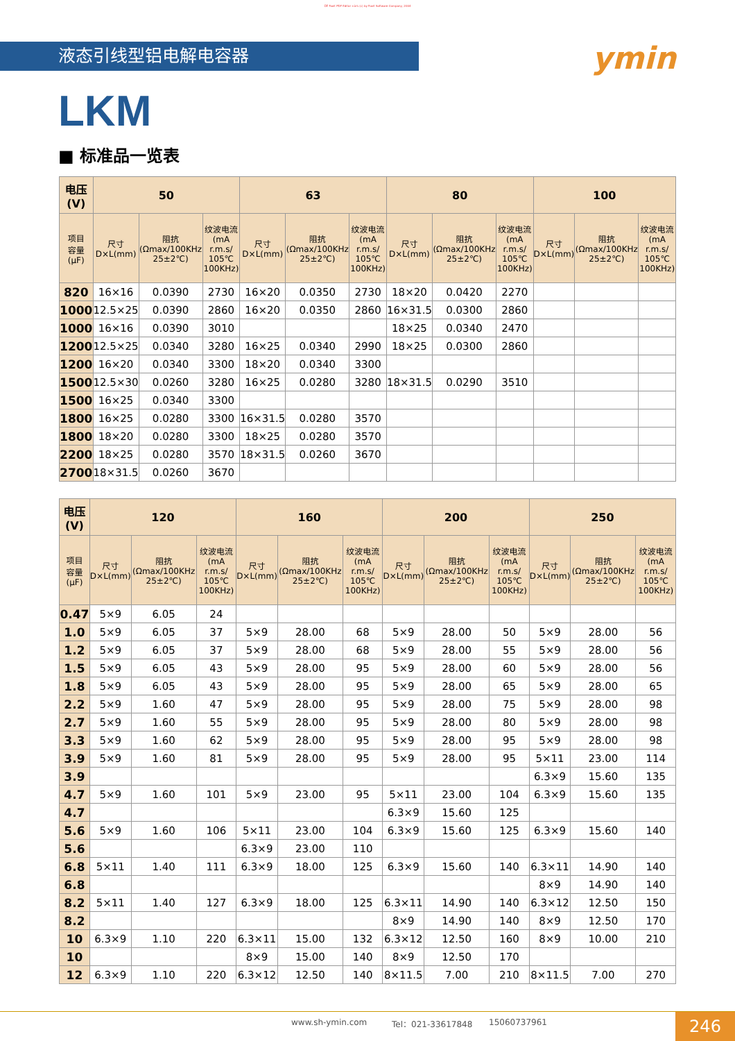ÕÊ Foxit PDF Editor ±à¼­ (c) by Foxit Software Company, 2004
液态引线型铝电解电容器
ymin
LKM
■ 标准品一览表
| 电压(V) | 50 | | | 63 | | | 80 | | | 100 | | |
| --- | --- | --- | --- | --- | --- | --- | --- | --- | --- | --- | --- | --- |
| 项目 容量 (μF) | 尺寸 D×L(mm) | 阻抗 (Ωmax/100KHz 25±2℃) | 纹波电流 (mA r.m.s/ 105℃ 100KHz) | 尺寸 D×L(mm) | 阻抗 (Ωmax/100KHz 25±2℃) | 纹波电流 (mA r.m.s/ 105℃ 100KHz) | 尺寸 D×L(mm) | 阻抗 (Ωmax/100KHz 25±2℃) | 纹波电流 (mA r.m.s/ 105℃ 100KHz) | 尺寸 D×L(mm) | 阻抗 (Ωmax/100KHz 25±2℃) | 纹波电流 (mA r.m.s/ 105℃ 100KHz) |
| 820 | 16×16 | 0.0390 | 2730 | 16×20 | 0.0350 | 2730 | 18×20 | 0.0420 | 2270 | | | |
| 1000 | 12.5×25 | 0.0390 | 2860 | 16×20 | 0.0350 | 2860 | 16×31.5 | 0.0300 | 2860 | | | |
| 1000 | 16×16 | 0.0390 | 3010 | | | | 18×25 | 0.0340 | 2470 | | | |
| 1200 | 12.5×25 | 0.0340 | 3280 | 16×25 | 0.0340 | 2990 | 18×25 | 0.0300 | 2860 | | | |
| 1200 | 16×20 | 0.0340 | 3300 | 18×20 | 0.0340 | 3300 | | | | | | |
| 1500 | 12.5×30 | 0.0260 | 3280 | 16×25 | 0.0280 | 3280 | 18×31.5 | 0.0290 | 3510 | | | |
| 1500 | 16×25 | 0.0340 | 3300 | | | | | | | | | |
| 1800 | 16×25 | 0.0280 | 3300 | 16×31.5 | 0.0280 | 3570 | | | | | | |
| 1800 | 18×20 | 0.0280 | 3300 | 18×25 | 0.0280 | 3570 | | | | | | |
| 2200 | 18×25 | 0.0280 | 3570 | 18×31.5 | 0.0260 | 3670 | | | | | | |
| 2700 | 18×31.5 | 0.0260 | 3670 | | | | | | | | | |
| 电压(V) | 120 | | | 160 | | | 200 | | | 250 | | |
| --- | --- | --- | --- | --- | --- | --- | --- | --- | --- | --- | --- | --- |
| 项目 容量 (μF) | 尺寸 D×L(mm) | 阻抗 (Ωmax/100KHz 25±2℃) | 纹波电流 (mA r.m.s/ 105℃ 100KHz) | 尺寸 D×L(mm) | 阻抗 (Ωmax/100KHz 25±2℃) | 纹波电流 (mA r.m.s/ 105℃ 100KHz) | 尺寸 D×L(mm) | 阻抗 (Ωmax/100KHz 25±2℃) | 纹波电流 (mA r.m.s/ 105℃ 100KHz) | 尺寸 D×L(mm) | 阻抗 (Ωmax/100KHz 25±2℃) | 纹波电流 (mA r.m.s/ 105℃ 100KHz) |
| 0.47 | 5×9 | 6.05 | 24 | | | | | | | | | |
| 1.0 | 5×9 | 6.05 | 37 | 5×9 | 28.00 | 68 | 5×9 | 28.00 | 50 | 5×9 | 28.00 | 56 |
| 1.2 | 5×9 | 6.05 | 37 | 5×9 | 28.00 | 68 | 5×9 | 28.00 | 55 | 5×9 | 28.00 | 56 |
| 1.5 | 5×9 | 6.05 | 43 | 5×9 | 28.00 | 95 | 5×9 | 28.00 | 60 | 5×9 | 28.00 | 56 |
| 1.8 | 5×9 | 6.05 | 43 | 5×9 | 28.00 | 95 | 5×9 | 28.00 | 65 | 5×9 | 28.00 | 65 |
| 2.2 | 5×9 | 1.60 | 47 | 5×9 | 28.00 | 95 | 5×9 | 28.00 | 75 | 5×9 | 28.00 | 98 |
| 2.7 | 5×9 | 1.60 | 55 | 5×9 | 28.00 | 95 | 5×9 | 28.00 | 80 | 5×9 | 28.00 | 98 |
| 3.3 | 5×9 | 1.60 | 62 | 5×9 | 28.00 | 95 | 5×9 | 28.00 | 95 | 5×9 | 28.00 | 98 |
| 3.9 | 5×9 | 1.60 | 81 | 5×9 | 28.00 | 95 | 5×9 | 28.00 | 95 | 5×11 | 23.00 | 114 |
| 3.9 | | | | | | | | | | 6.3×9 | 15.60 | 135 |
| 4.7 | 5×9 | 1.60 | 101 | 5×9 | 23.00 | 95 | 5×11 | 23.00 | 104 | 6.3×9 | 15.60 | 135 |
| 4.7 | | | | | | | 6.3×9 | 15.60 | 125 | | | |
| 5.6 | 5×9 | 1.60 | 106 | 5×11 | 23.00 | 104 | 6.3×9 | 15.60 | 125 | 6.3×9 | 15.60 | 140 |
| 5.6 | | | | 6.3×9 | 23.00 | 110 | | | | | | |
| 6.8 | 5×11 | 1.40 | 111 | 6.3×9 | 18.00 | 125 | 6.3×9 | 15.60 | 140 | 6.3×11 | 14.90 | 140 |
| 6.8 | | | | | | | | | | 8×9 | 14.90 | 140 |
| 8.2 | 5×11 | 1.40 | 127 | 6.3×9 | 18.00 | 125 | 6.3×11 | 14.90 | 140 | 6.3×12 | 12.50 | 150 |
| 8.2 | | | | | | | 8×9 | 14.90 | 140 | 8×9 | 12.50 | 170 |
| 10 | 6.3×9 | 1.10 | 220 | 6.3×11 | 15.00 | 132 | 6.3×12 | 12.50 | 160 | 8×9 | 10.00 | 210 |
| 10 | | | | 8×9 | 15.00 | 140 | 8×9 | 12.50 | 170 | | | |
| 12 | 6.3×9 | 1.10 | 220 | 6.3×12 | 12.50 | 140 | 8×11.5 | 7.00 | 210 | 8×11.5 | 7.00 | 270 |
www.sh-ymin.com Tel：021-33617848 15060737961 246